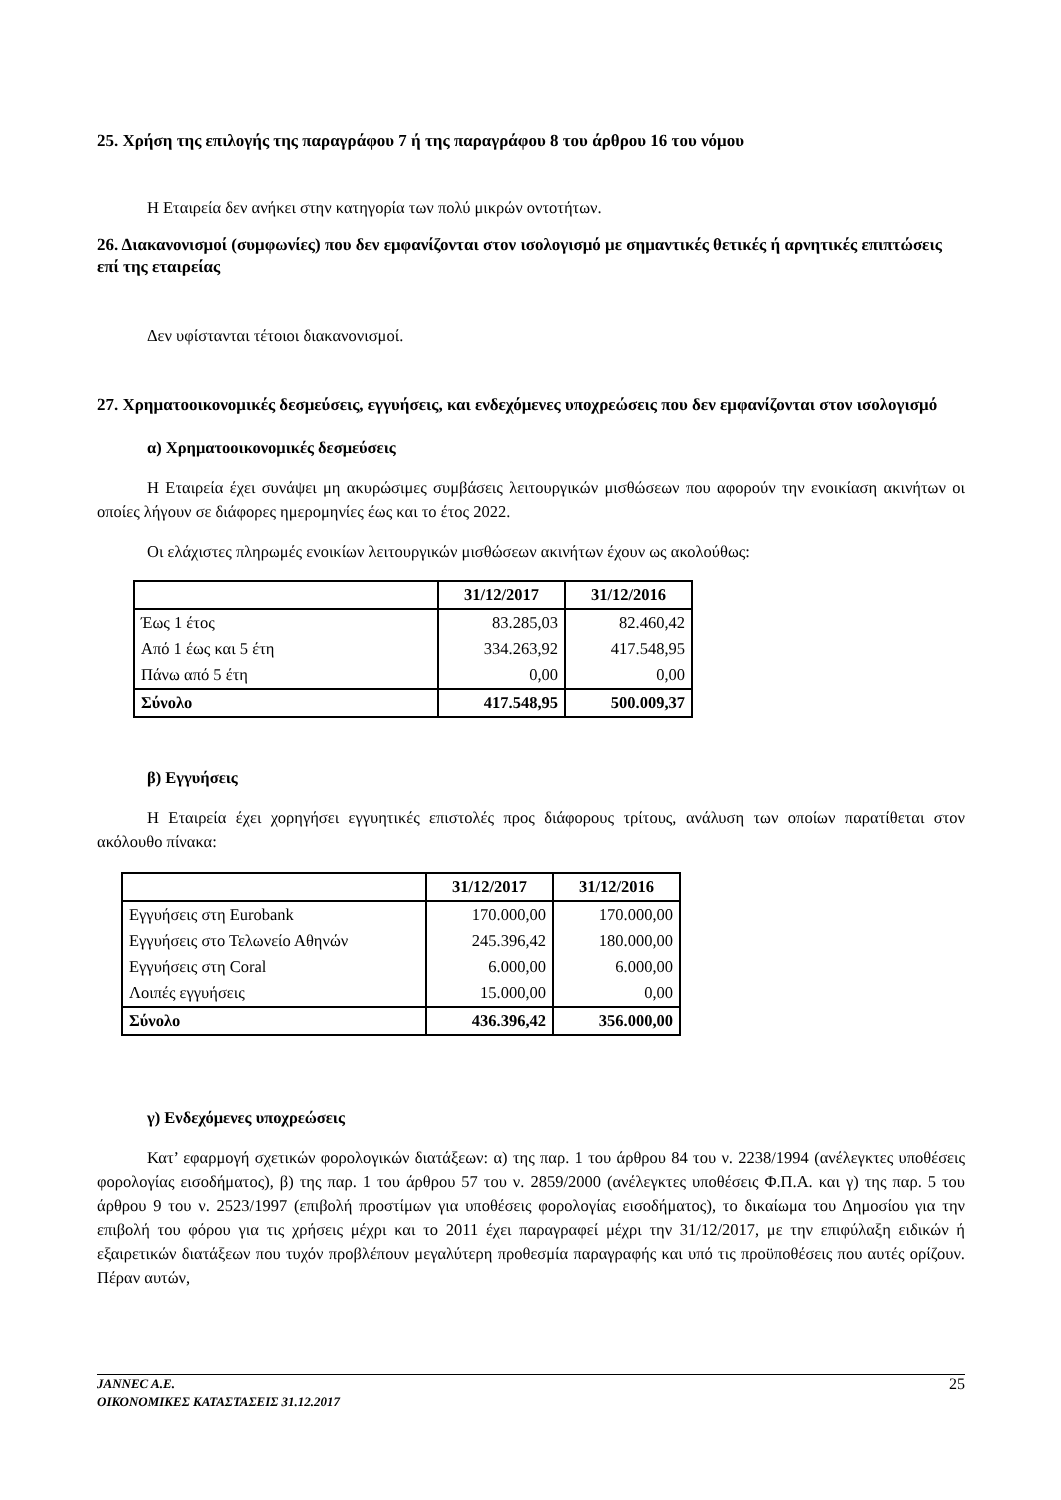25. Χρήση της επιλογής της παραγράφου 7 ή της παραγράφου 8 του άρθρου 16 του νόμου
Η Εταιρεία δεν ανήκει στην κατηγορία των πολύ μικρών οντοτήτων.
26. Διακανονισμοί (συμφωνίες) που δεν εμφανίζονται στον ισολογισμό με σημαντικές θετικές ή αρνητικές επιπτώσεις επί της εταιρείας
Δεν υφίστανται τέτοιοι διακανονισμοί.
27. Χρηματοοικονομικές δεσμεύσεις, εγγυήσεις, και ενδεχόμενες υποχρεώσεις που δεν εμφανίζονται στον ισολογισμό
α) Χρηματοοικονομικές δεσμεύσεις
Η Εταιρεία έχει συνάψει μη ακυρώσιμες συμβάσεις λειτουργικών μισθώσεων που αφορούν την ενοικίαση ακινήτων οι οποίες λήγουν σε διάφορες ημερομηνίες έως και το έτος 2022.
Οι ελάχιστες πληρωμές ενοικίων λειτουργικών μισθώσεων ακινήτων έχουν ως ακολούθως:
| | 31/12/2017 | 31/12/2016 |
| --- | --- | --- |
| Έως 1 έτος | 83.285,03 | 82.460,42 |
| Από 1 έως και 5 έτη | 334.263,92 | 417.548,95 |
| Πάνω από 5 έτη | 0,00 | 0,00 |
| Σύνολο | 417.548,95 | 500.009,37 |
β) Εγγυήσεις
Η Εταιρεία έχει χορηγήσει εγγυητικές επιστολές προς διάφορους τρίτους, ανάλυση των οποίων παρατίθεται στον ακόλουθο πίνακα:
| | 31/12/2017 | 31/12/2016 |
| --- | --- | --- |
| Εγγυήσεις στη Eurobank | 170.000,00 | 170.000,00 |
| Εγγυήσεις στο Τελωνείο Αθηνών | 245.396,42 | 180.000,00 |
| Εγγυήσεις στη Coral | 6.000,00 | 6.000,00 |
| Λοιπές εγγυήσεις | 15.000,00 | 0,00 |
| Σύνολο | 436.396,42 | 356.000,00 |
γ) Ενδεχόμενες υποχρεώσεις
Κατ’ εφαρμογή σχετικών φορολογικών διατάξεων: α) της παρ. 1 του άρθρου 84 του ν. 2238/1994 (ανέλεγκτες υποθέσεις φορολογίας εισοδήματος), β) της παρ. 1 του άρθρου 57 του ν. 2859/2000 (ανέλεγκτες υποθέσεις Φ.Π.Α. και γ) της παρ. 5 του άρθρου 9 του ν. 2523/1997 (επιβολή προστίμων για υποθέσεις φορολογίας εισοδήματος), το δικαίωμα του Δημοσίου για την επιβολή του φόρου για τις χρήσεις μέχρι και το 2011 έχει παραγραφεί μέχρι την 31/12/2017, με την επιφύλαξη ειδικών ή εξαιρετικών διατάξεων που τυχόν προβλέπουν μεγαλύτερη προθεσμία παραγραφής και υπό τις προϋποθέσεις που αυτές ορίζουν. Πέραν αυτών,
JANNEC A.E.
ΟΙΚΟΝΟΜΙΚΕΣ ΚΑΤΑΣΤΑΣΕΙΣ 31.12.2017
25